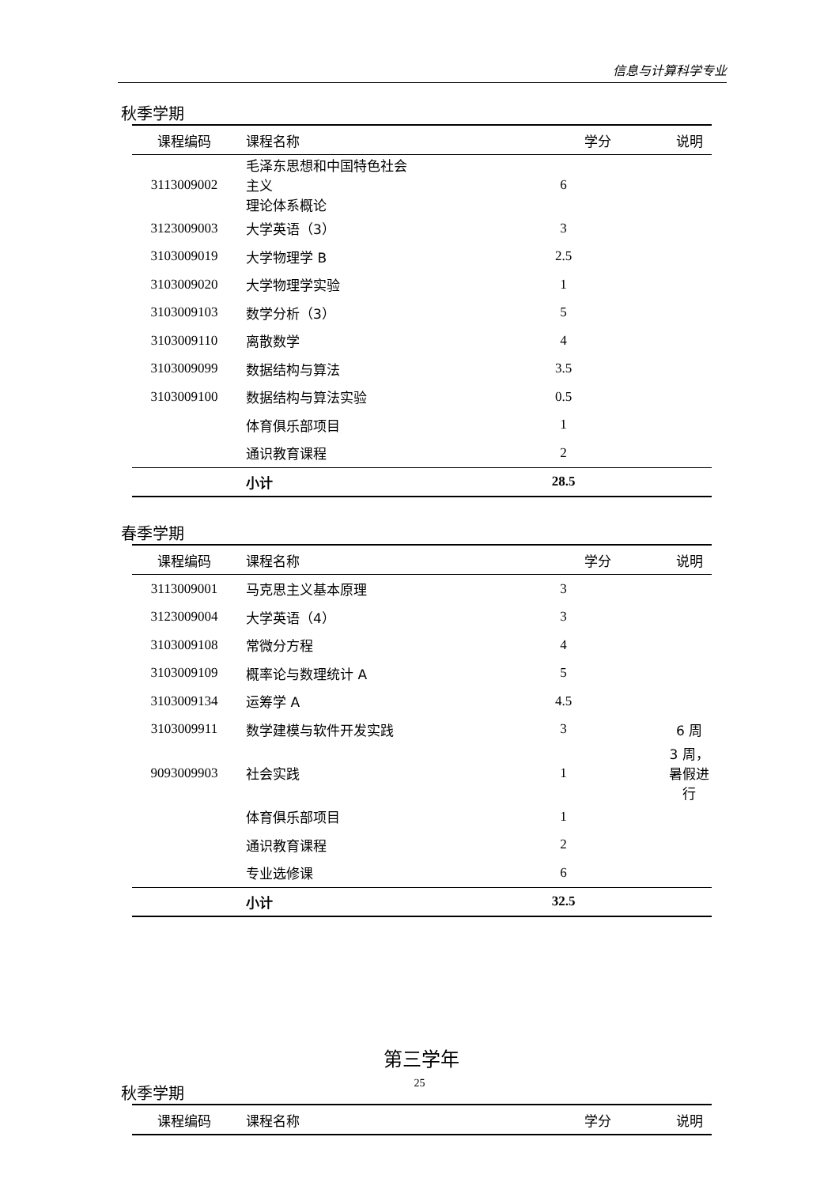信息与计算科学专业
秋季学期
| 课程编码 | 课程名称 | 学分 | 说明 |
| --- | --- | --- | --- |
| 3113009002 | 毛泽东思想和中国特色社会主义 理论体系概论 | 6 | |
| 3123009003 | 大学英语（3） | 3 | |
| 3103009019 | 大学物理学 B | 2.5 | |
| 3103009020 | 大学物理学实验 | 1 | |
| 3103009103 | 数学分析（3） | 5 | |
| 3103009110 | 离散数学 | 4 | |
| 3103009099 | 数据结构与算法 | 3.5 | |
| 3103009100 | 数据结构与算法实验 | 0.5 | |
| | 体育俱乐部项目 | 1 | |
| | 通识教育课程 | 2 | |
| | 小计 | 28.5 | |
春季学期
| 课程编码 | 课程名称 | 学分 | 说明 |
| --- | --- | --- | --- |
| 3113009001 | 马克思主义基本原理 | 3 | |
| 3123009004 | 大学英语（4） | 3 | |
| 3103009108 | 常微分方程 | 4 | |
| 3103009109 | 概率论与数理统计 A | 5 | |
| 3103009134 | 运筹学 A | 4.5 | |
| 3103009911 | 数学建模与软件开发实践 | 3 | 6 周 |
| 9093009903 | 社会实践 | 1 | 3 周，暑假进行 |
| | 体育俱乐部项目 | 1 | |
| | 通识教育课程 | 2 | |
| | 专业选修课 | 6 | |
| | 小计 | 32.5 | |
第三学年
秋季学期
| 课程编码 | 课程名称 | 学分 | 说明 |
| --- | --- | --- | --- |
25